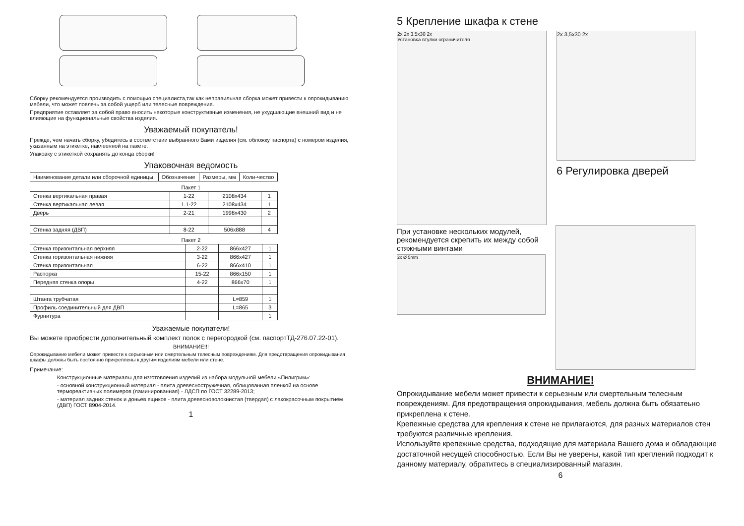Сборку рекомендуется производить с помощью специалиста,так как неправильная сборка может привести к опрокидыванию мебели, что может повлечь за собой ущерб или телесные повреждения.
Предприятие оставляет за собой право вносить некоторые конструктивные изменения, не ухудшающие внешний вид и не влияющие на функциональные свойства изделия.
Уважаемый покупатель!
Прежде, чем начать сборку, убедитесь в соответствии выбранного Вами изделия (см. обложку паспорта) с номером изделия, указанным на этикетке, наклеенной на пакете.
Упаковку с этикеткой сохранять до конца сборки!
Упаковочная ведомость
| Наименование детали или сборочной единицы | Обозначение | Размеры, мм | Коли-чество |
| --- | --- | --- | --- |
Пакет 1
| Стенка вертикальная правая | 1-22 | 2108x434 | 1 |
| Стенка вертикальная левая | 1.1-22 | 2108x434 | 1 |
| Дверь | 2-21 | 1998x430 | 2 |
| Стенка задняя (ДВП) | 8-22 | 506x888 | 4 |
Пакет 2
| Стенка горизонтальная верхняя | 2-22 | 866x427 | 1 |
| Стенка горизонтальная нижняя | 3-22 | 866x427 | 1 |
| Стенка горизонтальная | 6-22 | 866x410 | 1 |
| Распорка | 15-22 | 866x150 | 1 |
| Передняя стенка опоры | 4-22 | 866x70 | 1 |
| Штанга трубчатая | | L=859 | 1 |
| Профиль соединительный для ДВП | | L=865 | 3 |
| Фурнитура | | | 1 |
Уважаемые покупатели!
Вы можете приобрести дополнительный комплект полок с перегородкой (см. паспортТД-276.07.22-01).
ВНИМАНИЕ!!!
Опрокидывание мебели может привести к серьезным или смертельным телесным повреждениям. Для предотвращения опрокидывания шкафы должны быть постоянно прикреплены к другим изделиям мебели или стене.
Примечание:
Конструкционные материалы для изготовления изделий из набора модульной мебели «Пилигрим»:
- основной конструкционный материал - плита древесностружечная, облицованная пленкой на основе термореактивных полимеров (ламинированная) - ЛДСП по ГОСТ 32289-2013;
- материал задних стенок и доньев ящиков - плита древесноволокнистая (твердая) с лакокрасочным покрытием (ДВП) ГОСТ 8904-2014.
1
5 Крепление шкафа к стене
2x 2x 3,5x30 2x
Установка втулки ограничителя
2x 3,5x30 2x
6 Регулировка дверей
При установке нескольких модулей, рекомендуется скрепить их между собой стяжными винтами
2x Ø 5mm
ВНИМАНИЕ!
Опрокидывание мебели может привести к серьезным или смертельным телесным повреждениям. Для предотвращения опрокидывания, мебель должна быть обязатеьно прикреплена к стене.
Крепежные средства для крепления к стене не прилагаются, для разных материалов стен требуются различные крепления.
Используйте крепежные средства, подходящие для материала Вашего дома и обладающие достаточной несущей способностью. Если Вы не уверены, какой тип креплений подходит к данному материалу, обратитесь в специализированный магазин.
6